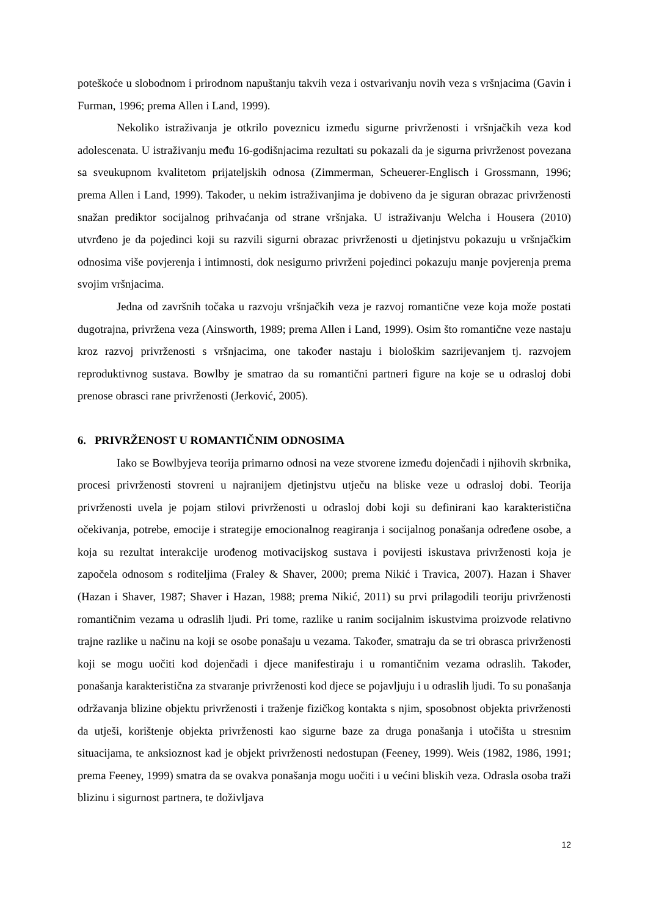poteškoće u slobodnom i prirodnom napuštanju takvih veza i ostvarivanju novih veza s vršnjacima (Gavin i Furman, 1996; prema Allen i Land, 1999).
Nekoliko istraživanja je otkrilo poveznicu između sigurne privrženosti i vršnjačkih veza kod adolescenata. U istraživanju među 16-godišnjacima rezultati su pokazali da je sigurna privrženost povezana sa sveukupnom kvalitetom prijateljskih odnosa (Zimmerman, Scheuerer-Englisch i Grossmann, 1996; prema Allen i Land, 1999). Također, u nekim istraživanjima je dobiveno da je siguran obrazac privrženosti snažan prediktor socijalnog prihvaćanja od strane vršnjaka. U istraživanju Welcha i Housera (2010) utvrđeno je da pojedinci koji su razvili sigurni obrazac privrženosti u djetinjstvu pokazuju u vršnjačkim odnosima više povjerenja i intimnosti, dok nesigurno privrženi pojedinci pokazuju manje povjerenja prema svojim vršnjacima.
Jedna od završnih točaka u razvoju vršnjačkih veza je razvoj romantične veze koja može postati dugotrajna, privržena veza (Ainsworth, 1989; prema Allen i Land, 1999). Osim što romantične veze nastaju kroz razvoj privrženosti s vršnjacima, one također nastaju i biološkim sazrijevanjem tj. razvojem reproduktivnog sustava. Bowlby je smatrao da su romantični partneri figure na koje se u odrasloj dobi prenose obrasci rane privrženosti (Jerković, 2005).
6. PRIVRŽENOST U ROMANTIČNIM ODNOSIMA
Iako se Bowlbyjeva teorija primarno odnosi na veze stvorene između dojenčadi i njihovih skrbnika, procesi privrženosti stovreni u najranijem djetinjstvu utječu na bliske veze u odrasloj dobi. Teorija privrženosti uvela je pojam stilovi privrženosti u odrasloj dobi koji su definirani kao karakteristična očekivanja, potrebe, emocije i strategije emocionalnog reagiranja i socijalnog ponašanja određene osobe, a koja su rezultat interakcije urođenog motivacijskog sustava i povijesti iskustava privrženosti koja je započela odnosom s roditeljima (Fraley & Shaver, 2000; prema Nikić i Travica, 2007). Hazan i Shaver (Hazan i Shaver, 1987; Shaver i Hazan, 1988; prema Nikić, 2011) su prvi prilagodili teoriju privrženosti romantičnim vezama u odraslih ljudi. Pri tome, razlike u ranim socijalnim iskustvima proizvode relativno trajne razlike u načinu na koji se osobe ponašaju u vezama. Također, smatraju da se tri obrasca privrženosti koji se mogu uočiti kod dojenčadi i djece manifestiraju i u romantičnim vezama odraslih. Također, ponašanja karakteristična za stvaranje privrženosti kod djece se pojavljuju i u odraslih ljudi. To su ponašanja održavanja blizine objektu privrženosti i traženje fizičkog kontakta s njim, sposobnost objekta privrženosti da utješi, korištenje objekta privrženosti kao sigurne baze za druga ponašanja i utočišta u stresnim situacijama, te anksioznost kad je objekt privrženosti nedostupan (Feeney, 1999). Weis (1982, 1986, 1991; prema Feeney, 1999) smatra da se ovakva ponašanja mogu uočiti i u većini bliskih veza. Odrasla osoba traži blizinu i sigurnost partnera, te doživljava
12